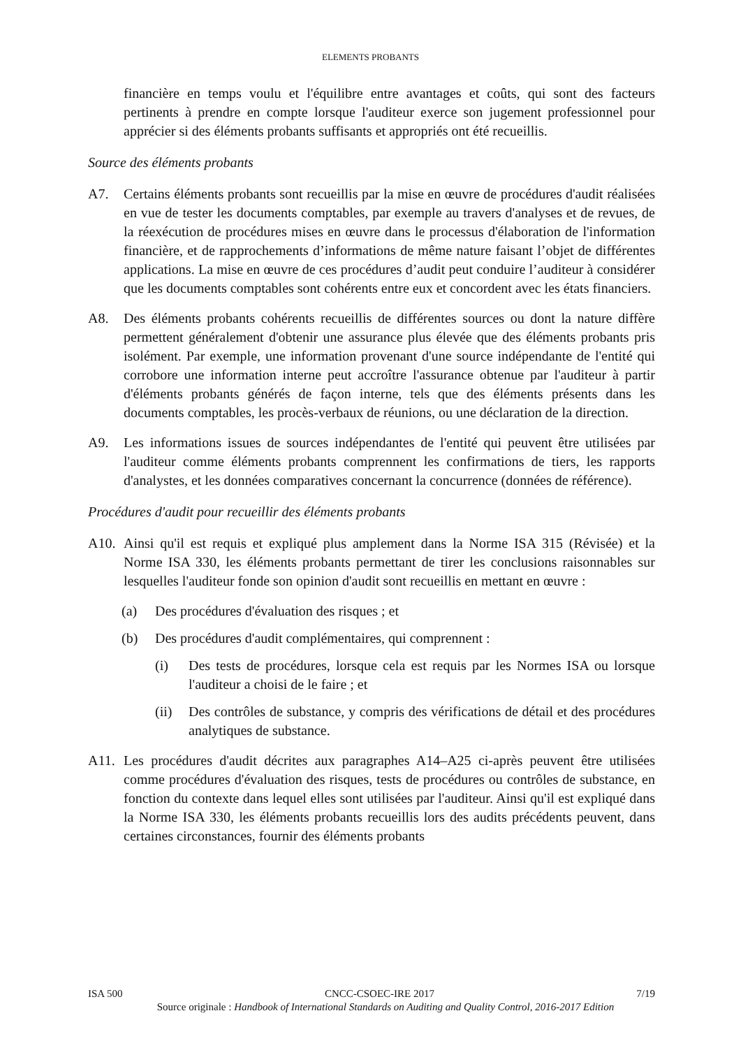ELEMENTS PROBANTS
financière en temps voulu et l'équilibre entre avantages et coûts, qui sont des facteurs pertinents à prendre en compte lorsque l'auditeur exerce son jugement professionnel pour apprécier si des éléments probants suffisants et appropriés ont été recueillis.
Source des éléments probants
A7. Certains éléments probants sont recueillis par la mise en œuvre de procédures d'audit réalisées en vue de tester les documents comptables, par exemple au travers d'analyses et de revues, de la réexécution de procédures mises en œuvre dans le processus d'élaboration de l'information financière, et de rapprochements d’informations de même nature faisant l’objet de différentes applications. La mise en œuvre de ces procédures d’audit peut conduire l’auditeur à considérer que les documents comptables sont cohérents entre eux et concordent avec les états financiers.
A8. Des éléments probants cohérents recueillis de différentes sources ou dont la nature diffère permettent généralement d'obtenir une assurance plus élevée que des éléments probants pris isolément. Par exemple, une information provenant d'une source indépendante de l'entité qui corrobore une information interne peut accroître l'assurance obtenue par l'auditeur à partir d'éléments probants générés de façon interne, tels que des éléments présents dans les documents comptables, les procès-verbaux de réunions, ou une déclaration de la direction.
A9. Les informations issues de sources indépendantes de l'entité qui peuvent être utilisées par l'auditeur comme éléments probants comprennent les confirmations de tiers, les rapports d'analystes, et les données comparatives concernant la concurrence (données de référence).
Procédures d'audit pour recueillir des éléments probants
A10. Ainsi qu'il est requis et expliqué plus amplement dans la Norme ISA 315 (Révisée) et la Norme ISA 330, les éléments probants permettant de tirer les conclusions raisonnables sur lesquelles l'auditeur fonde son opinion d'audit sont recueillis en mettant en œuvre :
(a) Des procédures d'évaluation des risques ; et
(b) Des procédures d'audit complémentaires, qui comprennent :
(i) Des tests de procédures, lorsque cela est requis par les Normes ISA ou lorsque l'auditeur a choisi de le faire ; et
(ii) Des contrôles de substance, y compris des vérifications de détail et des procédures analytiques de substance.
A11. Les procédures d'audit décrites aux paragraphes A14–A25 ci-après peuvent être utilisées comme procédures d'évaluation des risques, tests de procédures ou contrôles de substance, en fonction du contexte dans lequel elles sont utilisées par l'auditeur. Ainsi qu'il est expliqué dans la Norme ISA 330, les éléments probants recueillis lors des audits précédents peuvent, dans certaines circonstances, fournir des éléments probants
ISA 500 CNCC-CSOEC-IRE 2017 7/19
Source originale : Handbook of International Standards on Auditing and Quality Control, 2016-2017 Edition